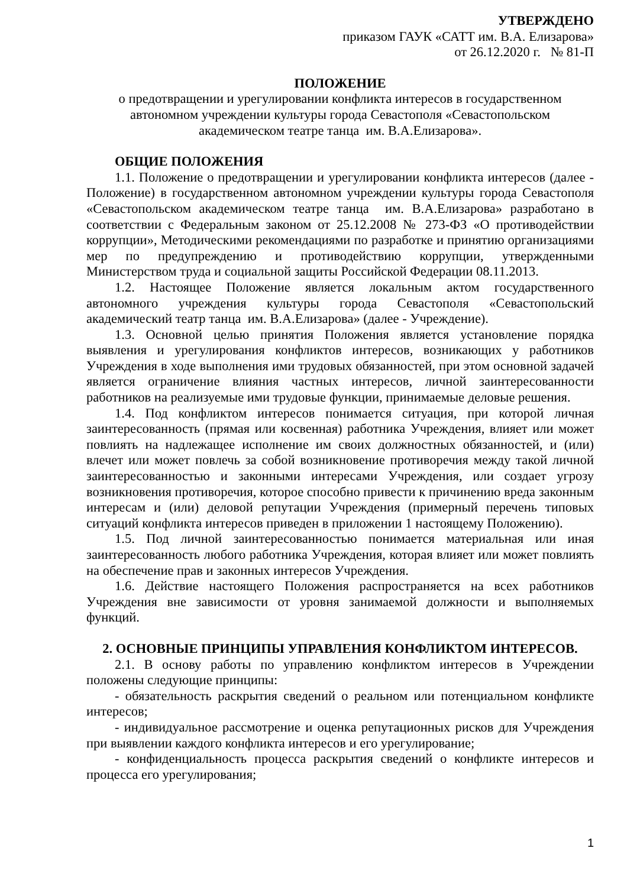УТВЕРЖДЕНО
приказом ГАУК «САТТ им. В.А. Елизарова»
от 26.12.2020 г. № 81-П
ПОЛОЖЕНИЕ
о предотвращении и урегулировании конфликта интересов в государственном автономном учреждении культуры города Севастополя «Севастопольском академическом театре танца им. В.А.Елизарова».
ОБЩИЕ ПОЛОЖЕНИЯ
1.1. Положение о предотвращении и урегулировании конфликта интересов (далее - Положение) в государственном автономном учреждении культуры города Севастополя «Севастопольском академическом театре танца им. В.А.Елизарова» разработано в соответствии с Федеральным законом от 25.12.2008 № 273-ФЗ «О противодействии коррупции», Методическими рекомендациями по разработке и принятию организациями мер по предупреждению и противодействию коррупции, утвержденными Министерством труда и социальной защиты Российской Федерации 08.11.2013.
1.2. Настоящее Положение является локальным актом государственного автономного учреждения культуры города Севастополя «Севастопольский академический театр танца им. В.А.Елизарова» (далее - Учреждение).
1.3. Основной целью принятия Положения является установление порядка выявления и урегулирования конфликтов интересов, возникающих у работников Учреждения в ходе выполнения ими трудовых обязанностей, при этом основной задачей является ограничение влияния частных интересов, личной заинтересованности работников на реализуемые ими трудовые функции, принимаемые деловые решения.
1.4. Под конфликтом интересов понимается ситуация, при которой личная заинтересованность (прямая или косвенная) работника Учреждения, влияет или может повлиять на надлежащее исполнение им своих должностных обязанностей, и (или) влечет или может повлечь за собой возникновение противоречия между такой личной заинтересованностью и законными интересами Учреждения, или создает угрозу возникновения противоречия, которое способно привести к причинению вреда законным интересам и (или) деловой репутации Учреждения (примерный перечень типовых ситуаций конфликта интересов приведен в приложении 1 настоящему Положению).
1.5. Под личной заинтересованностью понимается материальная или иная заинтересованность любого работника Учреждения, которая влияет или может повлиять на обеспечение прав и законных интересов Учреждения.
1.6. Действие настоящего Положения распространяется на всех работников Учреждения вне зависимости от уровня занимаемой должности и выполняемых функций.
2. ОСНОВНЫЕ ПРИНЦИПЫ УПРАВЛЕНИЯ КОНФЛИКТОМ ИНТЕРЕСОВ.
2.1. В основу работы по управлению конфликтом интересов в Учреждении положены следующие принципы:
- обязательность раскрытия сведений о реальном или потенциальном конфликте интересов;
- индивидуальное рассмотрение и оценка репутационных рисков для Учреждения при выявлении каждого конфликта интересов и его урегулирование;
- конфиденциальность процесса раскрытия сведений о конфликте интересов и процесса его урегулирования;
1